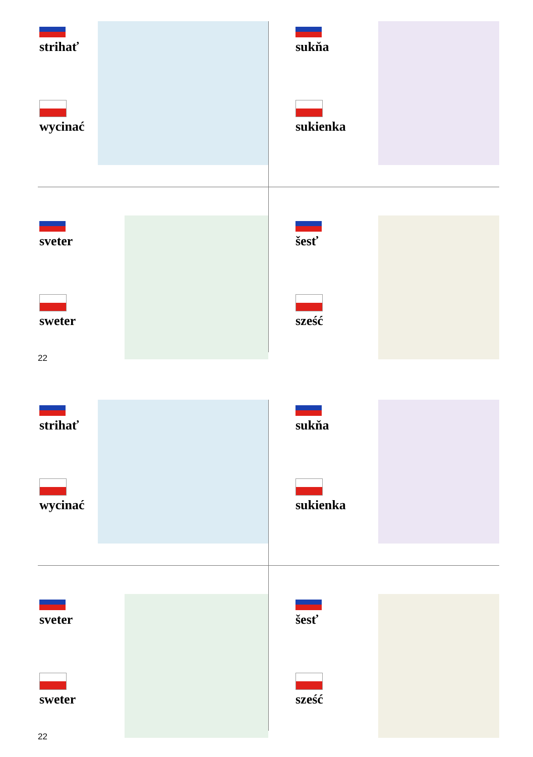strihať
wycinać
sukňa
sukienka
sveter
sweter
šesť
sześć
22
strihať
wycinać
sukňa
sukienka
sveter
sweter
šesť
sześć
22